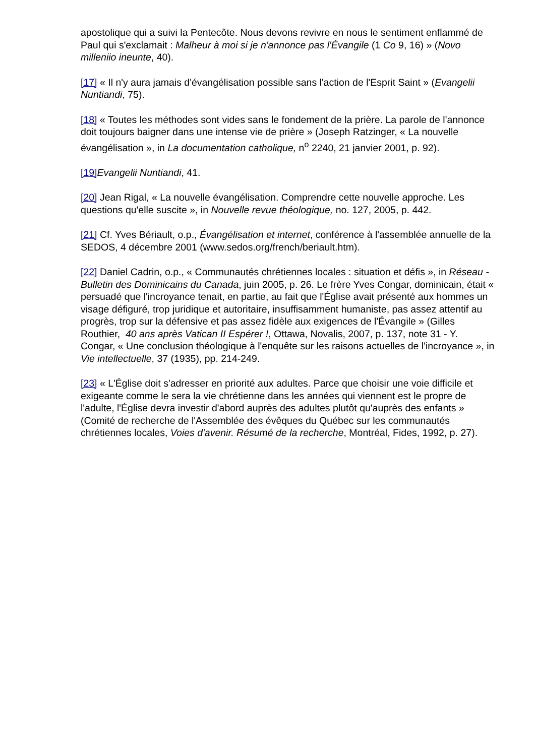apostolique qui a suivi la Pentecôte. Nous devons revivre en nous le sentiment enflammé de Paul qui s'exclamait : Malheur à moi si je n'annonce pas l'Évangile (1 Co 9, 16) » (Novo milleniio ineunte, 40).
[17] « Il n'y aura jamais d'évangélisation possible sans l'action de l'Esprit Saint » (Evangelii Nuntiandi, 75).
[18] « Toutes les méthodes sont vides sans le fondement de la prière. La parole de l'annonce doit toujours baigner dans une intense vie de prière » (Joseph Ratzinger, « La nouvelle évangélisation », in La documentation catholique, n<sup>o</sup> 2240, 21 janvier 2001, p. 92).
[19] Evangelii Nuntiandi, 41.
[20] Jean Rigal, « La nouvelle évangélisation. Comprendre cette nouvelle approche. Les questions qu'elle suscite », in Nouvelle revue théologique, no. 127, 2005, p. 442.
[21] Cf. Yves Bériault, o.p., Évangélisation et internet, conférence à l'assemblée annuelle de la SEDOS, 4 décembre 2001 (www.sedos.org/french/beriault.htm).
[22] Daniel Cadrin, o.p., « Communautés chrétiennes locales : situation et défis », in Réseau - Bulletin des Dominicains du Canada, juin 2005, p. 26. Le frère Yves Congar, dominicain, était « persuadé que l'incroyance tenait, en partie, au fait que l'Église avait présenté aux hommes un visage défiguré, trop juridique et autoritaire, insuffisamment humaniste, pas assez attentif au progrès, trop sur la défensive et pas assez fidèle aux exigences de l'Évangile » (Gilles Routhier, 40 ans après Vatican II Espérer !, Ottawa, Novalis, 2007, p. 137, note 31 - Y. Congar, « Une conclusion théologique à l'enquête sur les raisons actuelles de l'incroyance », in Vie intellectuelle, 37 (1935), pp. 214-249.
[23] « L'Église doit s'adresser en priorité aux adultes. Parce que choisir une voie difficile et exigeante comme le sera la vie chrétienne dans les années qui viennent est le propre de l'adulte, l'Église devra investir d'abord auprès des adultes plutôt qu'auprès des enfants » (Comité de recherche de l'Assemblée des évêques du Québec sur les communautés chrétiennes locales, Voies d'avenir. Résumé de la recherche, Montréal, Fides, 1992, p. 27).